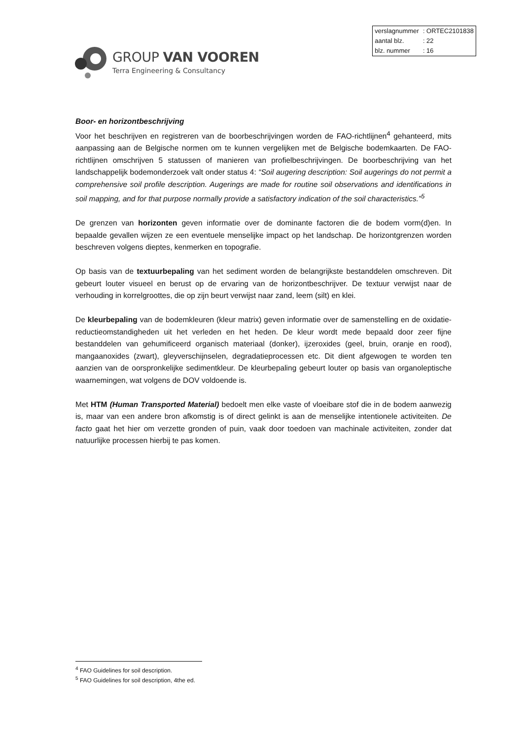GROUP VAN VOOREN
Terra Engineering & Consultancy
| verslagnummer | : ORTEC2101838 |
| aantal blz. | : 22 |
| blz. nummer | : 16 |
Boor- en horizontbeschrijving
Voor het beschrijven en registreren van de boorbeschrijvingen worden de FAO-richtlijnen<sup>4</sup> gehanteerd, mits aanpassing aan de Belgische normen om te kunnen vergelijken met de Belgische bodemkaarten. De FAO-richtlijnen omschrijven 5 statussen of manieren van profielbeschrijvingen. De boorbeschrijving van het landschappelijk bodemonderzoek valt onder status 4: “Soil augering description: Soil augerings do not permit a comprehensive soil profile description. Augerings are made for routine soil observations and identifications in soil mapping, and for that purpose normally provide a satisfactory indication of the soil characteristics.”<sup>5</sup>
De grenzen van horizonten geven informatie over de dominante factoren die de bodem vorm(d)en. In bepaalde gevallen wijzen ze een eventuele menselijke impact op het landschap. De horizontgrenzen worden beschreven volgens dieptes, kenmerken en topografie.
Op basis van de textuurbepaling van het sediment worden de belangrijkste bestanddelen omschreven. Dit gebeurt louter visueel en berust op de ervaring van de horizontbeschrijver. De textuur verwijst naar de verhouding in korrelgroottes, die op zijn beurt verwijst naar zand, leem (silt) en klei.
De kleurbepaling van de bodemkleuren (kleur matrix) geven informatie over de samenstelling en de oxidatie-reductieomstandigheden uit het verleden en het heden. De kleur wordt mede bepaald door zeer fijne bestanddelen van gehumificeerd organisch materiaal (donker), ijzeroxides (geel, bruin, oranje en rood), mangaanoxides (zwart), gleyverschijnselen, degradatieprocessen etc. Dit dient afgewogen te worden ten aanzien van de oorspronkelijke sedimentkleur. De kleurbepaling gebeurt louter op basis van organoleptische waarnemingen, wat volgens de DOV voldoende is.
Met HTM (Human Transported Material) bedoelt men elke vaste of vloeibare stof die in de bodem aanwezig is, maar van een andere bron afkomstig is of direct gelinkt is aan de menselijke intentionele activiteiten. De facto gaat het hier om verzette gronden of puin, vaak door toedoen van machinale activiteiten, zonder dat natuurlijke processen hierbij te pas komen.
<sup>4</sup> FAO Guidelines for soil description.
<sup>5</sup> FAO Guidelines for soil description, 4the ed.